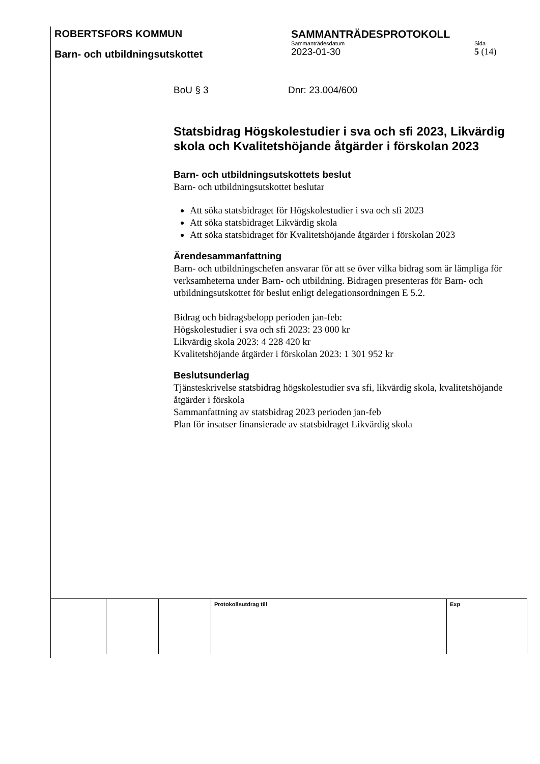ROBERTSFORS KOMMUN SAMMANTRÄDESPROTOKOLL
Barn- och utbildningsutskottet
Sammanträdesdatum
2023-01-30
Sida
5 (14)
BoU § 3 Dnr: 23.004/600
Statsbidrag Högskolestudier i sva och sfi 2023, Likvärdig skola och Kvalitetshöjande åtgärder i förskolan 2023
Barn- och utbildningsutskottets beslut
Barn- och utbildningsutskottet beslutar
Att söka statsbidraget för Högskolestudier i sva och sfi 2023
Att söka statsbidraget Likvärdig skola
Att söka statsbidraget för Kvalitetshöjande åtgärder i förskolan 2023
Ärendesammanfattning
Barn- och utbildningschefen ansvarar för att se över vilka bidrag som är lämpliga för verksamheterna under Barn- och utbildning. Bidragen presenteras för Barn- och utbildningsutskottet för beslut enligt delegationsordningen E 5.2.
Bidrag och bidragsbelopp perioden jan-feb:
Högskolestudier i sva och sfi 2023: 23 000 kr
Likvärdig skola 2023: 4 228 420 kr
Kvalitetshöjande åtgärder i förskolan 2023: 1 301 952 kr
Beslutsunderlag
Tjänsteskrivelse statsbidrag högskolestudier sva sfi, likvärdig skola, kvalitetshöjande åtgärder i förskola
Sammanfattning av statsbidrag 2023 perioden jan-feb
Plan för insatser finansierade av statsbidraget Likvärdig skola
| | | | Protokollsutdrag till | Exp |